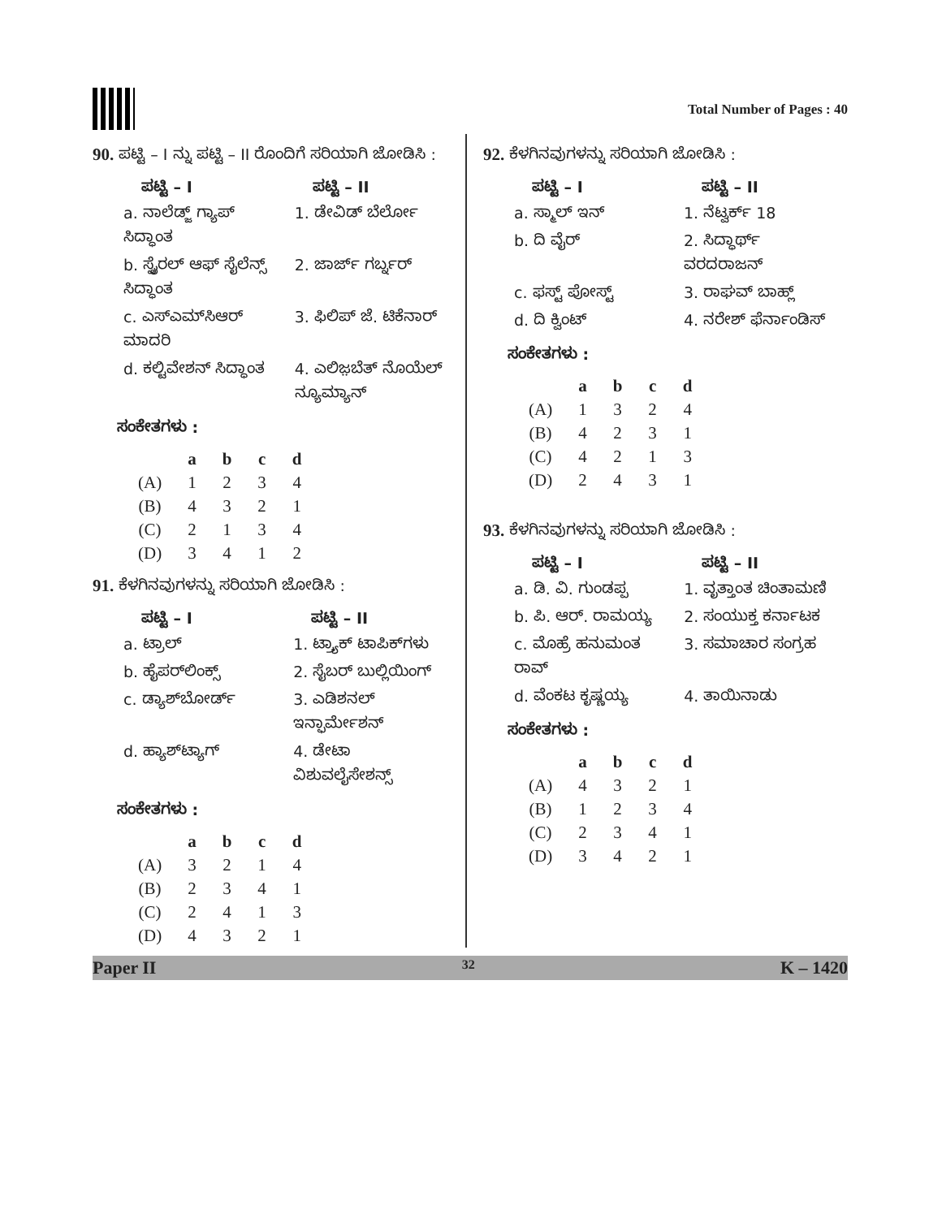Total Number of Pages : 40
90. ಪಟ್ಟಿ – I ನ್ನು ಪಟ್ಟಿ – II ರೊಂದಿಗೆ ಸರಿಯಾಗಿ ಜೋಡಿಸಿ :
| ಪಟ್ಟಿ – I | ಪಟ್ಟಿ – II |
| --- | --- |
| a. ನಾಲೆಡ್ಜ್ ಗ್ಯಾಪ್ ಸಿದ್ಧಾಂತ | 1. ಡೇವಿಡ್ ಬೆರ್ಲೋ |
| b. ಸ್ಪೈರಲ್ ಆಫ್ ಸೈಲೆನ್ಸ್ ಸಿದ್ಧಾಂತ | 2. ಜಾರ್ಜ್ ಗರ್ಬ್ನರ್ |
| c. ಎಸ್‌ಎಮ್‌ಸಿಆರ್ ಮಾದರಿ | 3. ಫಿಲಿಪ್ ಜೆ. ಟಿಕೆನಾರ್ |
| d. ಕಲ್ಟಿವೇಶನ್ ಸಿದ್ಧಾಂತ | 4. ಎಲಿಜ಼ಬೆತ್ ನೊಯೆಲ್ ನ್ಯೂಮ್ಯಾನ್ |
ಸಂಕೇತಗಳು :
| | a | b | c | d |
| --- | --- | --- | --- | --- |
| (A) | 1 | 2 | 3 | 4 |
| (B) | 4 | 3 | 2 | 1 |
| (C) | 2 | 1 | 3 | 4 |
| (D) | 3 | 4 | 1 | 2 |
91. ಕೆಳಗಿನವುಗಳನ್ನು ಸರಿಯಾಗಿ ಜೋಡಿಸಿ :
| ಪಟ್ಟಿ – I | ಪಟ್ಟಿ – II |
| --- | --- |
| a. ಟ್ರಾಲ್ | 1. ಟ್ರ್ಯಾಕ್ ಟಾಪಿಕ್‌ಗಳು |
| b. ಹೈಪರ್‌ಲಿಂಕ್ಸ್ | 2. ಸೈಬರ್ ಬುಲ್ಲಿಯಿಂಗ್ |
| c. ಡ್ಯಾಶ್‌ಬೋರ್ಡ್ | 3. ಎಡಿಶನಲ್ ಇನ್ಫಾರ್ಮೇಶನ್ |
| d. ಹ್ಯಾಶ್‌ಟ್ಯಾಗ್ | 4. ಡೇಟಾ ವಿಶುವಲೈಸೇಶನ್ಸ್ |
ಸಂಕೇತಗಳು :
| | a | b | c | d |
| --- | --- | --- | --- | --- |
| (A) | 3 | 2 | 1 | 4 |
| (B) | 2 | 3 | 4 | 1 |
| (C) | 2 | 4 | 1 | 3 |
| (D) | 4 | 3 | 2 | 1 |
92. ಕೆಳಗಿನವುಗಳನ್ನು ಸರಿಯಾಗಿ ಜೋಡಿಸಿ :
| ಪಟ್ಟಿ – I | ಪಟ್ಟಿ – II |
| --- | --- |
| a. ಸ್ಮಾಲ್ ಇನ್ | 1. ನೆಟ್ವರ್ಕ್ 18 |
| b. ದಿ ವೈರ್ | 2. ಸಿದ್ಧಾರ್ಥ್ ವರದರಾಜನ್ |
| c. ಫಸ್ಟ್ ಪೋಸ್ಟ್ | 3. ರಾಘವ್ ಬಾಹ್ಲ್ |
| d. ದಿ ಕ್ವಿಂಟ್ | 4. ನರೇಶ್ ಫೆರ್ನಾಂಡಿಸ್ |
ಸಂಕೇತಗಳು :
| | a | b | c | d |
| --- | --- | --- | --- | --- |
| (A) | 1 | 3 | 2 | 4 |
| (B) | 4 | 2 | 3 | 1 |
| (C) | 4 | 2 | 1 | 3 |
| (D) | 2 | 4 | 3 | 1 |
93. ಕೆಳಗಿನವುಗಳನ್ನು ಸರಿಯಾಗಿ ಜೋಡಿಸಿ :
| ಪಟ್ಟಿ – I | ಪಟ್ಟಿ – II |
| --- | --- |
| a. ಡಿ. ವಿ. ಗುಂಡಪ್ಪ | 1. ವೃತ್ತಾಂತ ಚಿಂತಾಮಣಿ |
| b. ಪಿ. ಆರ್. ರಾಮಯ್ಯ | 2. ಸಂಯುಕ್ತ ಕರ್ನಾಟಕ |
| c. ಮೊಹ್ರೆ ಹನುಮಂತ ರಾವ್ | 3. ಸಮಾಚಾರ ಸಂಗ್ರಹ |
| d. ವೆಂಕಟ ಕೃಷ್ಣಯ್ಯ | 4. ತಾಯಿನಾಡು |
ಸಂಕೇತಗಳು :
| | a | b | c | d |
| --- | --- | --- | --- | --- |
| (A) | 4 | 3 | 2 | 1 |
| (B) | 1 | 2 | 3 | 4 |
| (C) | 2 | 3 | 4 | 1 |
| (D) | 3 | 4 | 2 | 1 |
Paper II 32 K – 1420